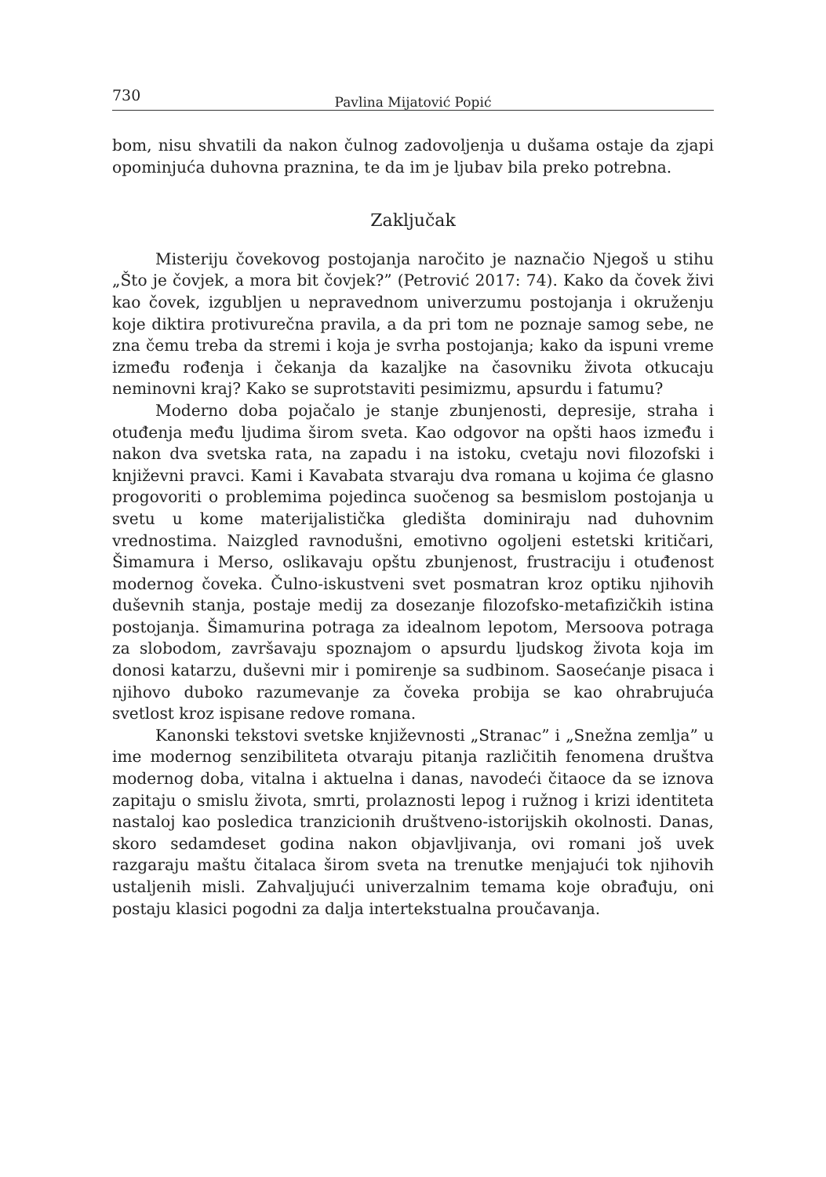730 Pavlina Mijatović Popić
bom, nisu shvatili da nakon čulnog zadovoljenja u dušama ostaje da zjapi opominjuća duhovna praznina, te da im je ljubav bila preko potrebna.
Zaključak
Misteriju čovekovog postojanja naročito je naznačio Njegoš u stihu „Što je čovjek, a mora bit čovjek?” (Petrović 2017: 74). Kako da čovek živi kao čovek, izgubljen u nepravednom univerzumu postojanja i okruženju koje diktira protivurečna pravila, a da pri tom ne poznaje samog sebe, ne zna čemu treba da stremi i koja je svrha postojanja; kako da ispuni vreme između rođenja i čekanja da kazaljke na časovniku života otkucaju neminovni kraj? Kako se suprotstaviti pesimizmu, apsurdu i fatumu?
Moderno doba pojačalo je stanje zbunjenosti, depresije, straha i otuđenja među ljudima širom sveta. Kao odgovor na opšti haos između i nakon dva svetska rata, na zapadu i na istoku, cvetaju novi filozofski i književni pravci. Kami i Kavabata stvaraju dva romana u kojima će glasno progovoriti o problemima pojedinca suočenog sa besmislom postojanja u svetu u kome materijalistička gledišta dominiraju nad duhovnim vrednostima. Naizgled ravnodušni, emotivno ogoljeni estetski kritičari, Šimamura i Merso, oslikavaju opštu zbunjenost, frustraciju i otuđenost modernog čoveka. Čulno-iskustveni svet posmatran kroz optiku njihovih duševnih stanja, postaje medij za dosezanje filozofsko-metafizičkih istina postojanja. Šimamurina potraga za idealnom lepotom, Mersoova potraga za slobodom, završavaju spoznajom o apsurdu ljudskog života koja im donosi katarzu, duševni mir i pomirenje sa sudbinom. Saosećanje pisaca i njihovo duboko razumevanje za čoveka probija se kao ohrabrujuća svetlost kroz ispisane redove romana.
Kanonski tekstovi svetske književnosti „Stranac” i „Snežna zemlja” u ime modernog senzibiliteta otvaraju pitanja različitih fenomena društva modernog doba, vitalna i aktuelna i danas, navodeći čitaoce da se iznova zapitaju o smislu života, smrti, prolaznosti lepog i ružnog i krizi identiteta nastaloj kao posledica tranzicionih društveno-istorijskih okolnosti. Danas, skoro sedamdeset godina nakon objavljivanja, ovi romani još uvek razgaraju maštu čitalaca širom sveta na trenutke menjajući tok njihovih ustaljenih misli. Zahvaljujući univerzalnim temama koje obrađuju, oni postaju klasici pogodni za dalja intertekstualna proučavanja.